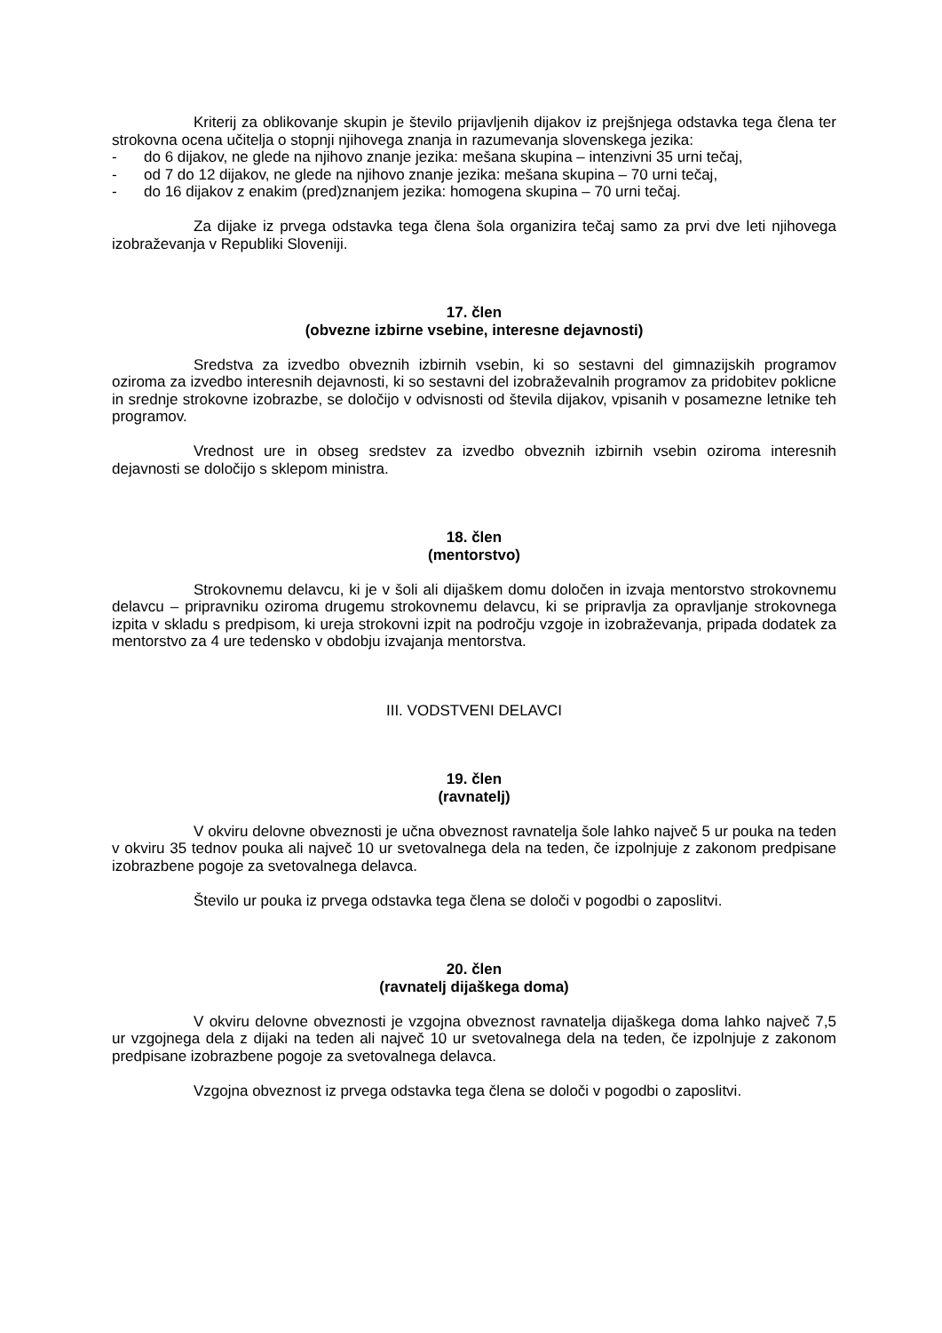Kriterij za oblikovanje skupin je število prijavljenih dijakov iz prejšnjega odstavka tega člena ter strokovna ocena učitelja o stopnji njihovega znanja in razumevanja slovenskega jezika:
- do 6 dijakov, ne glede na njihovo znanje jezika: mešana skupina – intenzivni 35 urni tečaj,
- od 7 do 12 dijakov, ne glede na njihovo znanje jezika: mešana skupina – 70 urni tečaj,
- do 16 dijakov z enakim (pred)znanjem jezika: homogena skupina – 70 urni tečaj.
Za dijake iz prvega odstavka tega člena šola organizira tečaj samo za prvi dve leti njihovega izobraževanja v Republiki Sloveniji.
17. člen
(obvezne izbirne vsebine, interesne dejavnosti)
Sredstva za izvedbo obveznih izbirnih vsebin, ki so sestavni del gimnazijskih programov oziroma za izvedbo interesnih dejavnosti, ki so sestavni del izobraževalnih programov za pridobitev poklicne in srednje strokovne izobrazbe, se določijo v odvisnosti od števila dijakov, vpisanih v posamezne letnike teh programov.
Vrednost ure in obseg sredstev za izvedbo obveznih izbirnih vsebin oziroma interesnih dejavnosti se določijo s sklepom ministra.
18. člen
(mentorstvo)
Strokovnemu delavcu, ki je v šoli ali dijaškem domu določen in izvaja mentorstvo strokovnemu delavcu – pripravniku oziroma drugemu strokovnemu delavcu, ki se pripravlja za opravljanje strokovnega izpita v skladu s predpisom, ki ureja strokovni izpit na področju vzgoje in izobraževanja, pripada dodatek za mentorstvo za 4 ure tedensko v obdobju izvajanja mentorstva.
III. VODSTVENI DELAVCI
19. člen
(ravnatelj)
V okviru delovne obveznosti je učna obveznost ravnatelja šole lahko največ 5 ur pouka na teden v okviru 35 tednov pouka ali največ 10 ur svetovalnega dela na teden, če izpolnjuje z zakonom predpisane izobrazbene pogoje za svetovalnega delavca.
Število ur pouka iz prvega odstavka tega člena se določi v pogodbi o zaposlitvi.
20. člen
(ravnatelj dijaškega doma)
V okviru delovne obveznosti je vzgojna obveznost ravnatelja dijaškega doma lahko največ 7,5 ur vzgojnega dela z dijaki na teden ali največ 10 ur svetovalnega dela na teden, če izpolnjuje z zakonom predpisane izobrazbene pogoje za svetovalnega delavca.
Vzgojna obveznost iz prvega odstavka tega člena se določi v pogodbi o zaposlitvi.